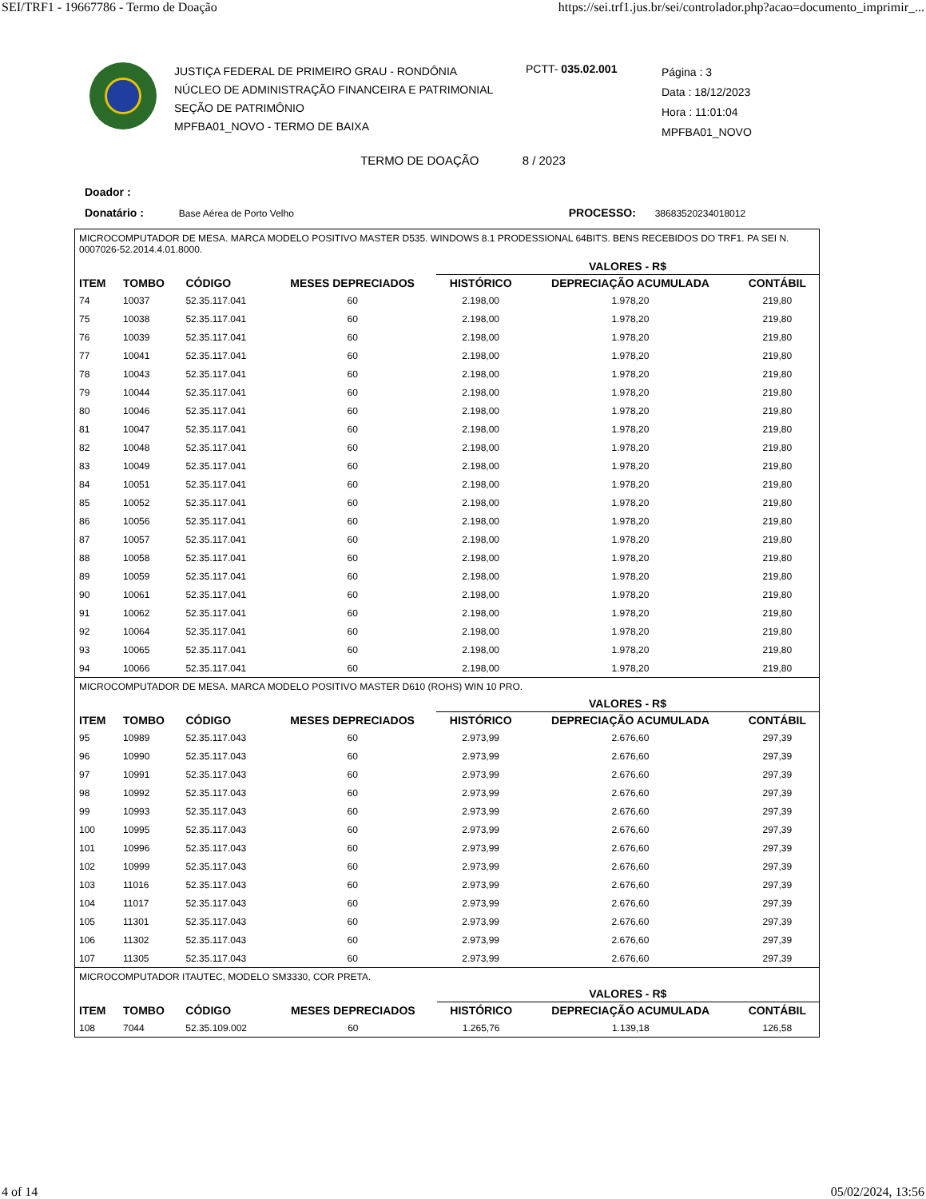SEI/TRF1 - 19667786 - Termo de Doação https://sei.trf1.jus.br/sei/controlador.php?acao=documento_imprimir_...
JUSTIÇA FEDERAL DE PRIMEIRO GRAU - RONDÔNIA
NÚCLEO DE ADMINISTRAÇÃO FINANCEIRA E PATRIMONIAL
SEÇÃO DE PATRIMÔNIO
MPFBA01_NOVO - TERMO DE BAIXA
PCTT- 035.02.001
Página : 3
Data : 18/12/2023
Hora : 11:01:04
MPFBA01_NOVO
TERMO DE DOAÇÃO 8 / 2023
Doador :
Donatário : Base Aérea de Porto Velho PROCESSO: 38683520234018012
MICROCOMPUTADOR DE MESA. MARCA MODELO POSITIVO MASTER D535. WINDOWS 8.1 PRODESSIONAL 64BITS. BENS RECEBIDOS DO TRF1. PA SEI N. 0007026-52.2014.4.01.8000.
| | | | | VALORES - R$ | | |
| --- | --- | --- | --- | --- | --- | --- |
| ITEM | TOMBO | CÓDIGO | MESES DEPRECIADOS | HISTÓRICO | DEPRECIAÇÃO ACUMULADA | CONTÁBIL |
| 74 | 10037 | 52.35.117.041 | 60 | 2.198,00 | 1.978,20 | 219,80 |
| 75 | 10038 | 52.35.117.041 | 60 | 2.198,00 | 1.978,20 | 219,80 |
| 76 | 10039 | 52.35.117.041 | 60 | 2.198,00 | 1.978,20 | 219,80 |
| 77 | 10041 | 52.35.117.041 | 60 | 2.198,00 | 1.978,20 | 219,80 |
| 78 | 10043 | 52.35.117.041 | 60 | 2.198,00 | 1.978,20 | 219,80 |
| 79 | 10044 | 52.35.117.041 | 60 | 2.198,00 | 1.978,20 | 219,80 |
| 80 | 10046 | 52.35.117.041 | 60 | 2.198,00 | 1.978,20 | 219,80 |
| 81 | 10047 | 52.35.117.041 | 60 | 2.198,00 | 1.978,20 | 219,80 |
| 82 | 10048 | 52.35.117.041 | 60 | 2.198,00 | 1.978,20 | 219,80 |
| 83 | 10049 | 52.35.117.041 | 60 | 2.198,00 | 1.978,20 | 219,80 |
| 84 | 10051 | 52.35.117.041 | 60 | 2.198,00 | 1.978,20 | 219,80 |
| 85 | 10052 | 52.35.117.041 | 60 | 2.198,00 | 1.978,20 | 219,80 |
| 86 | 10056 | 52.35.117.041 | 60 | 2.198,00 | 1.978,20 | 219,80 |
| 87 | 10057 | 52.35.117.041 | 60 | 2.198,00 | 1.978,20 | 219,80 |
| 88 | 10058 | 52.35.117.041 | 60 | 2.198,00 | 1.978,20 | 219,80 |
| 89 | 10059 | 52.35.117.041 | 60 | 2.198,00 | 1.978,20 | 219,80 |
| 90 | 10061 | 52.35.117.041 | 60 | 2.198,00 | 1.978,20 | 219,80 |
| 91 | 10062 | 52.35.117.041 | 60 | 2.198,00 | 1.978,20 | 219,80 |
| 92 | 10064 | 52.35.117.041 | 60 | 2.198,00 | 1.978,20 | 219,80 |
| 93 | 10065 | 52.35.117.041 | 60 | 2.198,00 | 1.978,20 | 219,80 |
| 94 | 10066 | 52.35.117.041 | 60 | 2.198,00 | 1.978,20 | 219,80 |
MICROCOMPUTADOR DE MESA. MARCA MODELO POSITIVO MASTER D610 (ROHS) WIN 10 PRO.
| | | | | VALORES - R$ | | |
| --- | --- | --- | --- | --- | --- | --- |
| ITEM | TOMBO | CÓDIGO | MESES DEPRECIADOS | HISTÓRICO | DEPRECIAÇÃO ACUMULADA | CONTÁBIL |
| 95 | 10989 | 52.35.117.043 | 60 | 2.973,99 | 2.676,60 | 297,39 |
| 96 | 10990 | 52.35.117.043 | 60 | 2.973,99 | 2.676,60 | 297,39 |
| 97 | 10991 | 52.35.117.043 | 60 | 2.973,99 | 2.676,60 | 297,39 |
| 98 | 10992 | 52.35.117.043 | 60 | 2.973,99 | 2.676,60 | 297,39 |
| 99 | 10993 | 52.35.117.043 | 60 | 2.973,99 | 2.676,60 | 297,39 |
| 100 | 10995 | 52.35.117.043 | 60 | 2.973,99 | 2.676,60 | 297,39 |
| 101 | 10996 | 52.35.117.043 | 60 | 2.973,99 | 2.676,60 | 297,39 |
| 102 | 10999 | 52.35.117.043 | 60 | 2.973,99 | 2.676,60 | 297,39 |
| 103 | 11016 | 52.35.117.043 | 60 | 2.973,99 | 2.676,60 | 297,39 |
| 104 | 11017 | 52.35.117.043 | 60 | 2.973,99 | 2.676,60 | 297,39 |
| 105 | 11301 | 52.35.117.043 | 60 | 2.973,99 | 2.676,60 | 297,39 |
| 106 | 11302 | 52.35.117.043 | 60 | 2.973,99 | 2.676,60 | 297,39 |
| 107 | 11305 | 52.35.117.043 | 60 | 2.973,99 | 2.676,60 | 297,39 |
MICROCOMPUTADOR ITAUTEC, MODELO SM3330, COR PRETA.
| | | | | VALORES - R$ | | |
| --- | --- | --- | --- | --- | --- | --- |
| ITEM | TOMBO | CÓDIGO | MESES DEPRECIADOS | HISTÓRICO | DEPRECIAÇÃO ACUMULADA | CONTÁBIL |
| 108 | 7044 | 52.35.109.002 | 60 | 1.265,76 | 1.139,18 | 126,58 |
4 of 14 05/02/2024, 13:56